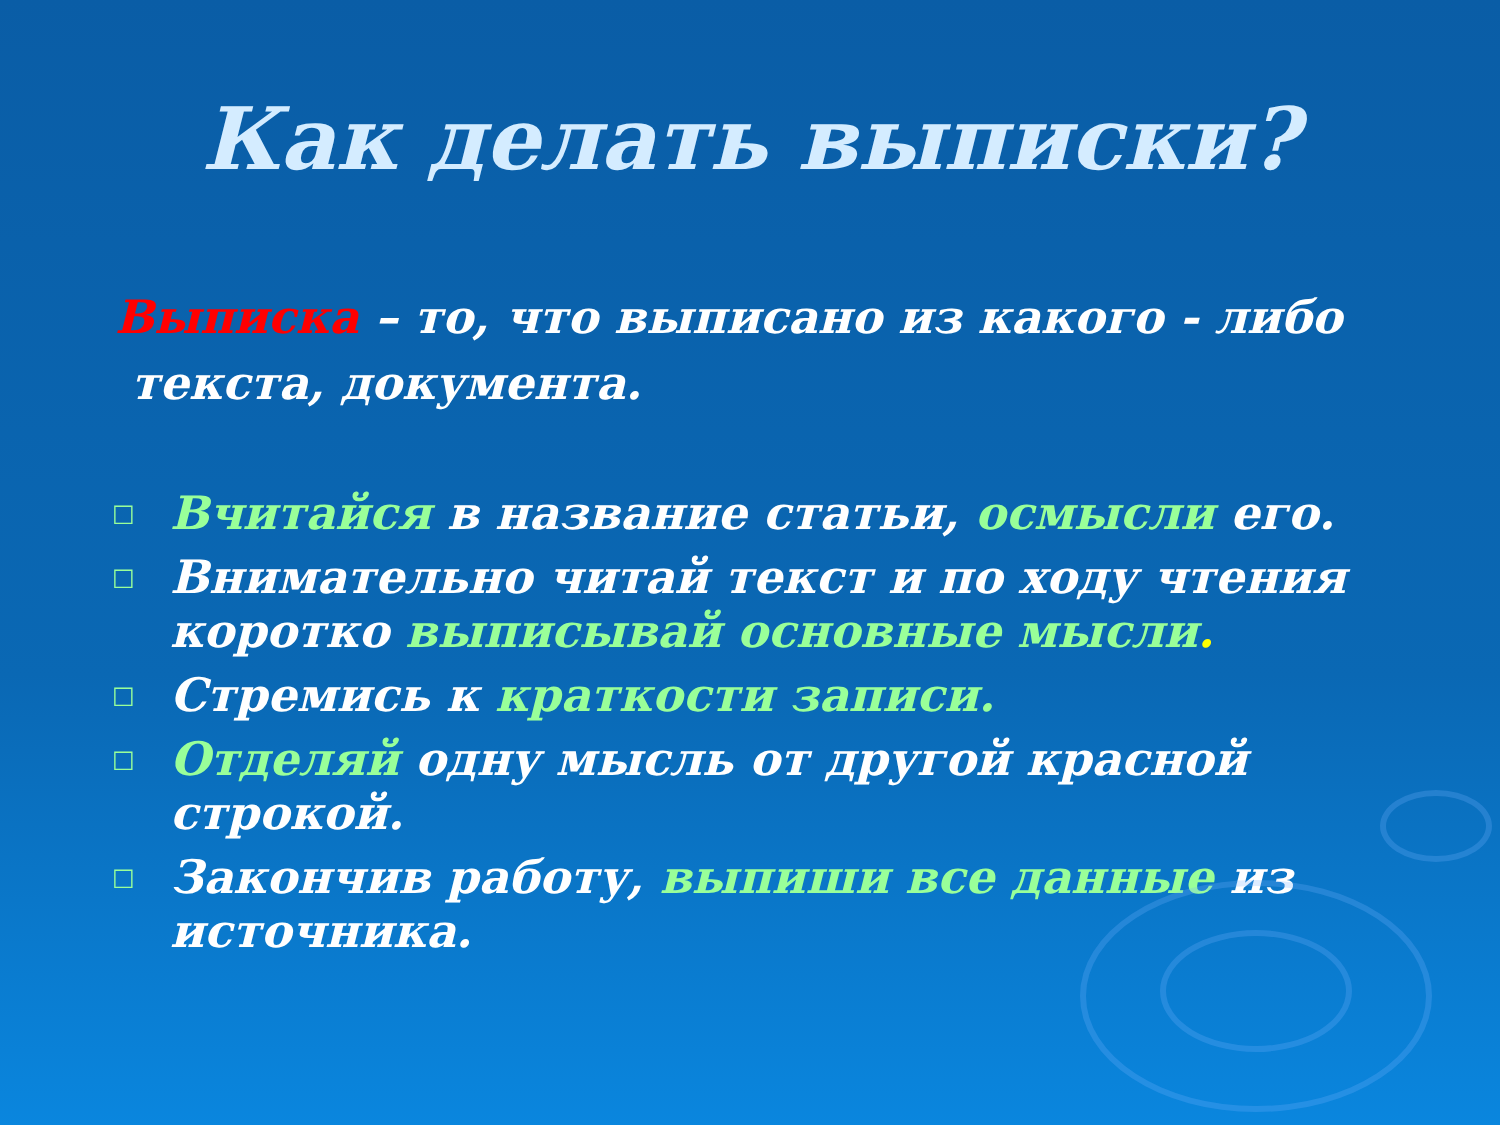Как делать выписки?
Выписка – то, что выписано из какого - либо
текста, документа.
□ Вчитайся в название статьи, осмысли его.
□ Внимательно читай текст и по ходу чтения коротко выписывай основные мысли.
□ Стремись к краткости записи.
□ Отделяй одну мысль от другой красной строкой.
□ Закончив работу, выпиши все данные из источника.